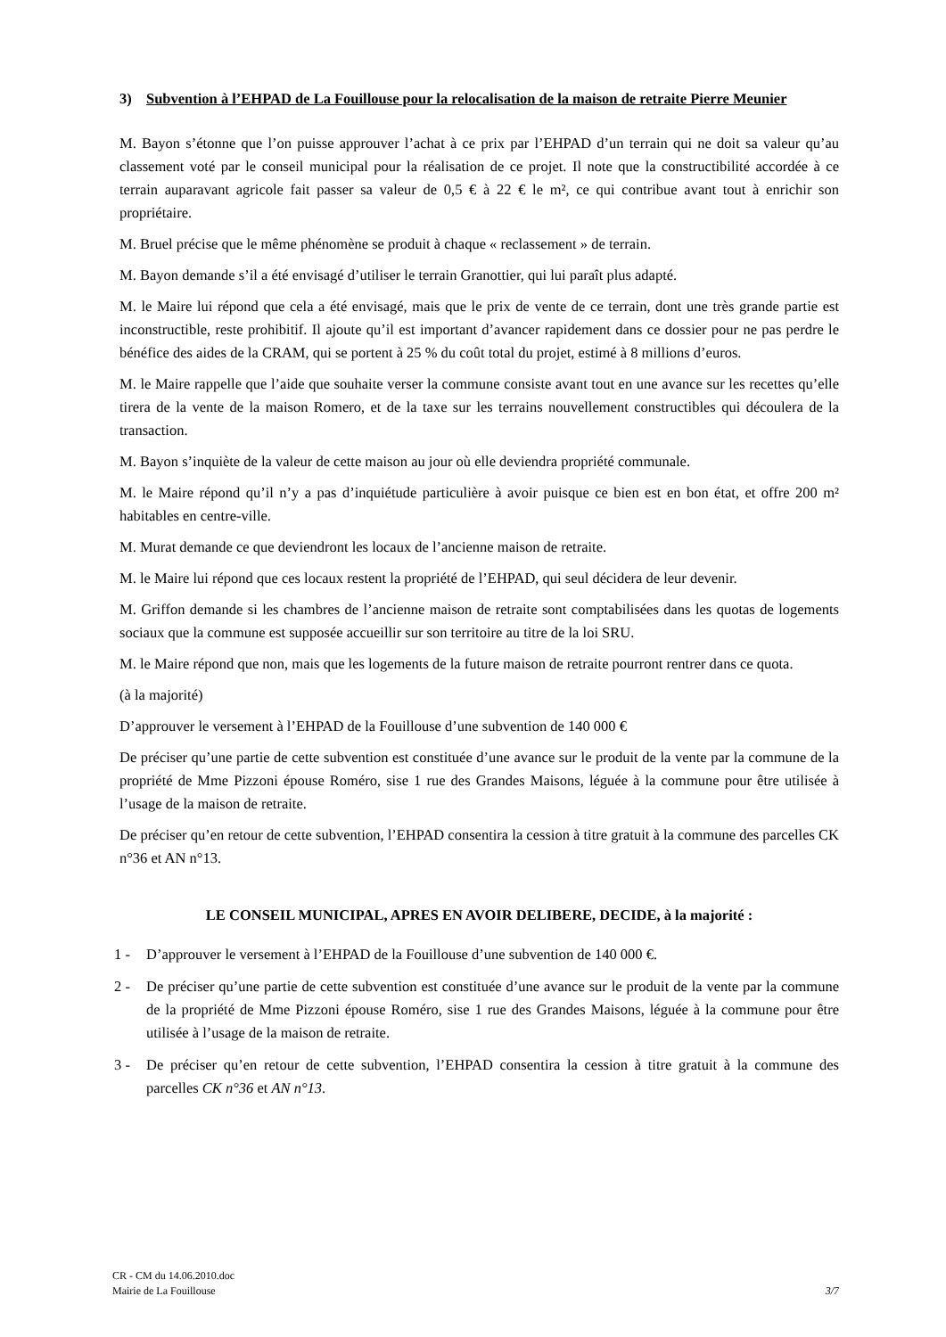3) Subvention à l’EHPAD de La Fouillouse pour la relocalisation de la maison de retraite Pierre Meunier
M. Bayon s’étonne que l’on puisse approuver l’achat à ce prix par l’EHPAD d’un terrain qui ne doit sa valeur qu’au classement voté par le conseil municipal pour la réalisation de ce projet. Il note que la constructibilité accordée à ce terrain auparavant agricole fait passer sa valeur de 0,5 € à 22 € le m², ce qui contribue avant tout à enrichir son propriétaire.
M. Bruel précise que le même phénomène se produit à chaque « reclassement » de terrain.
M. Bayon demande s’il a été envisagé d’utiliser le terrain Granottier, qui lui paraît plus adapté.
M. le Maire lui répond que cela a été envisagé, mais que le prix de vente de ce terrain, dont une très grande partie est inconstructible, reste prohibitif. Il ajoute qu’il est important d’avancer rapidement dans ce dossier pour ne pas perdre le bénéfice des aides de la CRAM, qui se portent à 25 % du coût total du projet, estimé à 8 millions d’euros.
M. le Maire rappelle que l’aide que souhaite verser la commune consiste avant tout en une avance sur les recettes qu’elle tirera de la vente de la maison Romero, et de la taxe sur les terrains nouvellement constructibles qui découlera de la transaction.
M. Bayon s’inquiète de la valeur de cette maison au jour où elle deviendra propriété communale.
M. le Maire répond qu’il n’y a pas d’inquiétude particulière à avoir puisque ce bien est en bon état, et offre 200 m² habitables en centre-ville.
M. Murat demande ce que deviendront les locaux de l’ancienne maison de retraite.
M. le Maire lui répond que ces locaux restent la propriété de l’EHPAD, qui seul décidera de leur devenir.
M. Griffon demande si les chambres de l’ancienne maison de retraite sont comptabilisées dans les quotas de logements sociaux que la commune est supposée accueillir sur son territoire au titre de la loi SRU.
M. le Maire répond que non, mais que les logements de la future maison de retraite pourront rentrer dans ce quota.
(à la majorité)
D’approuver le versement à l’EHPAD de la Fouillouse d’une subvention de 140 000 €
De préciser qu’une partie de cette subvention est constituée d’une avance sur le produit de la vente par la commune de la propriété de Mme Pizzoni épouse Roméro, sise 1 rue des Grandes Maisons, léguée à la commune pour être utilisée à l’usage de la maison de retraite.
De préciser qu’en retour de cette subvention, l’EHPAD consentira la cession à titre gratuit à la commune des parcelles CK n°36 et AN n°13.
LE CONSEIL MUNICIPAL, APRES EN AVOIR DELIBERE, DECIDE, à la majorité :
1 - D’approuver le versement à l’EHPAD de la Fouillouse d’une subvention de 140 000 €.
2 - De préciser qu’une partie de cette subvention est constituée d’une avance sur le produit de la vente par la commune de la propriété de Mme Pizzoni épouse Roméro, sise 1 rue des Grandes Maisons, léguée à la commune pour être utilisée à l’usage de la maison de retraite.
3 - De préciser qu’en retour de cette subvention, l’EHPAD consentira la cession à titre gratuit à la commune des parcelles CK n°36 et AN n°13.
CR - CM du 14.06.2010.doc
Mairie de La Fouillouse 3/7